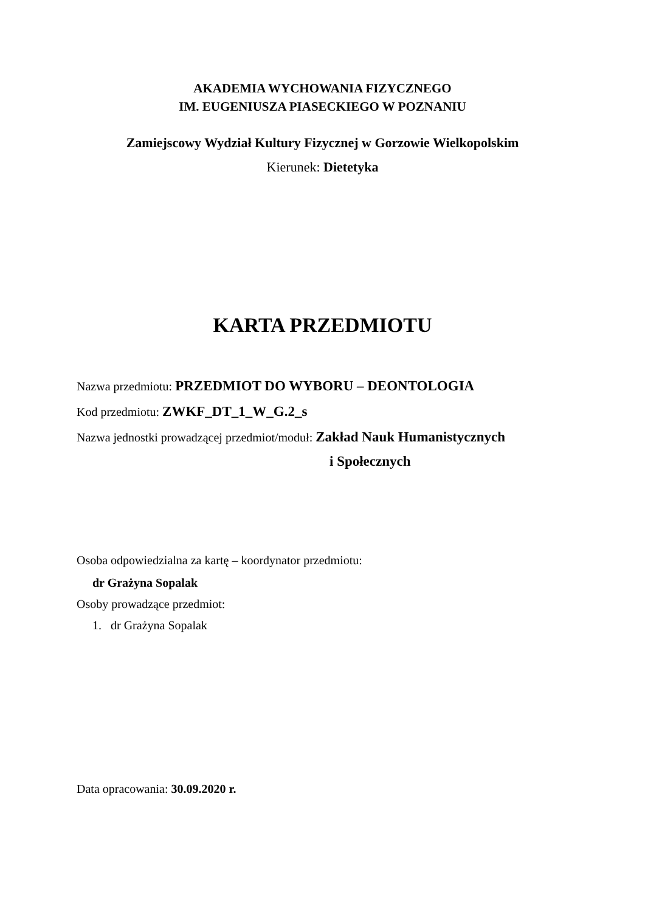AKADEMIA WYCHOWANIA FIZYCZNEGO
IM. EUGENIUSZA PIASECKIEGO W POZNANIU
Zamiejscowy Wydział Kultury Fizycznej w Gorzowie Wielkopolskim
Kierunek: Dietetyka
KARTA PRZEDMIOTU
Nazwa przedmiotu: PRZEDMIOT DO WYBORU – DEONTOLOGIA
Kod przedmiotu: ZWKF_DT_1_W_G.2_s
Nazwa jednostki prowadzącej przedmiot/moduł: Zakład Nauk Humanistycznych
i Społecznych
Osoba odpowiedzialna za kartę – koordynator przedmiotu:
dr Grażyna Sopalak
Osoby prowadzące przedmiot:
1. dr Grażyna Sopalak
Data opracowania: 30.09.2020 r.